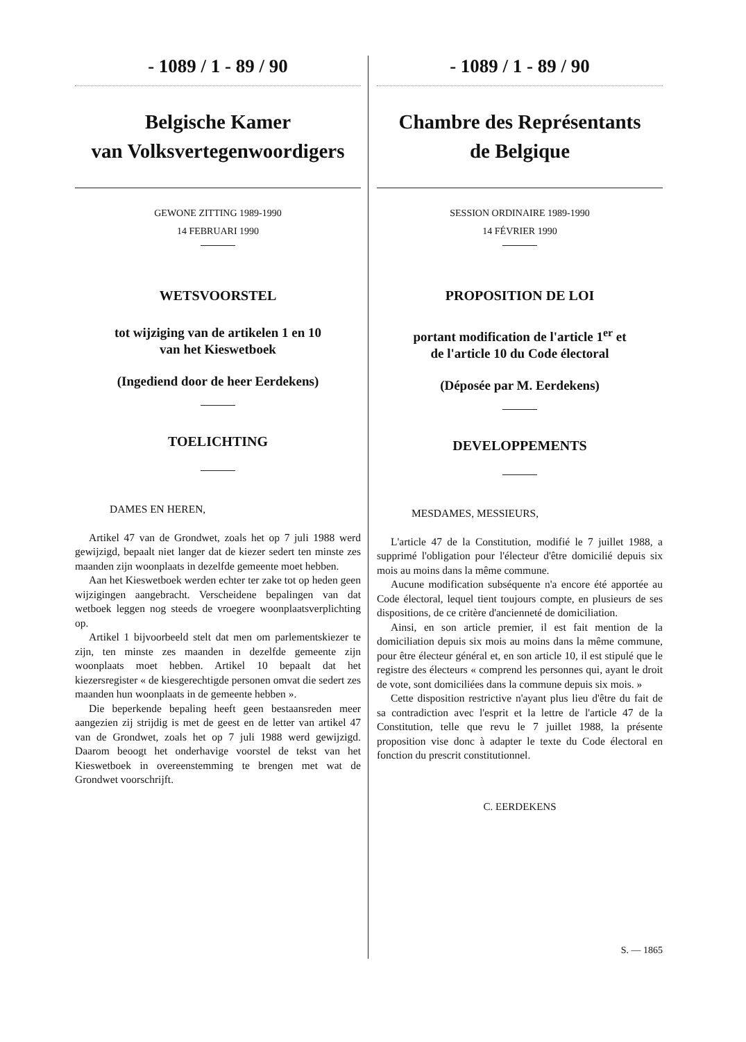- 1089 / 1 - 89 / 90
Belgische Kamer
van Volksvertegenwoordigers
GEWONE ZITTING 1989-1990
14 FEBRUARI 1990
WETSVOORSTEL
tot wijziging van de artikelen 1 en 10
van het Kieswetboek
(Ingediend door de heer Eerdekens)
TOELICHTING
DAMES EN HEREN,
Artikel 47 van de Grondwet, zoals het op 7 juli 1988 werd gewijzigd, bepaalt niet langer dat de kiezer sedert ten minste zes maanden zijn woonplaats in dezelfde gemeente moet hebben.
Aan het Kieswetboek werden echter ter zake tot op heden geen wijzigingen aangebracht. Verscheidene bepalingen van dat wetboek leggen nog steeds de vroegere woonplaatsverplichting op.
Artikel 1 bijvoorbeeld stelt dat men om parlementskiezer te zijn, ten minste zes maanden in dezelfde gemeente zijn woonplaats moet hebben. Artikel 10 bepaalt dat het kiezersregister « de kiesgerechtigde personen omvat die sedert zes maanden hun woonplaats in de gemeente hebben ».
Die beperkende bepaling heeft geen bestaansreden meer aangezien zij strijdig is met de geest en de letter van artikel 47 van de Grondwet, zoals het op 7 juli 1988 werd gewijzigd. Daarom beoogt het onderhavige voorstel de tekst van het Kieswetboek in overeenstemming te brengen met wat de Grondwet voorschrijft.
- 1089 / 1 - 89 / 90
Chambre des Représentants
de Belgique
SESSION ORDINAIRE 1989-1990
14 FÉVRIER 1990
PROPOSITION DE LOI
portant modification de l'article 1<sup>er</sup> et
de l'article 10 du Code électoral
(Déposée par M. Eerdekens)
DEVELOPPEMENTS
MESDAMES, MESSIEURS,
L'article 47 de la Constitution, modifié le 7 juillet 1988, a supprimé l'obligation pour l'électeur d'être domicilié depuis six mois au moins dans la même commune.
Aucune modification subséquente n'a encore été apportée au Code électoral, lequel tient toujours compte, en plusieurs de ses dispositions, de ce critère d'ancienneté de domiciliation.
Ainsi, en son article premier, il est fait mention de la domiciliation depuis six mois au moins dans la même commune, pour être électeur général et, en son article 10, il est stipulé que le registre des électeurs « comprend les personnes qui, ayant le droit de vote, sont domiciliées dans la commune depuis six mois. »
Cette disposition restrictive n'ayant plus lieu d'être du fait de sa contradiction avec l'esprit et la lettre de l'article 47 de la Constitution, telle que revu le 7 juillet 1988, la présente proposition vise donc à adapter le texte du Code électoral en fonction du prescrit constitutionnel.
C. EERDEKENS
S. — 1865